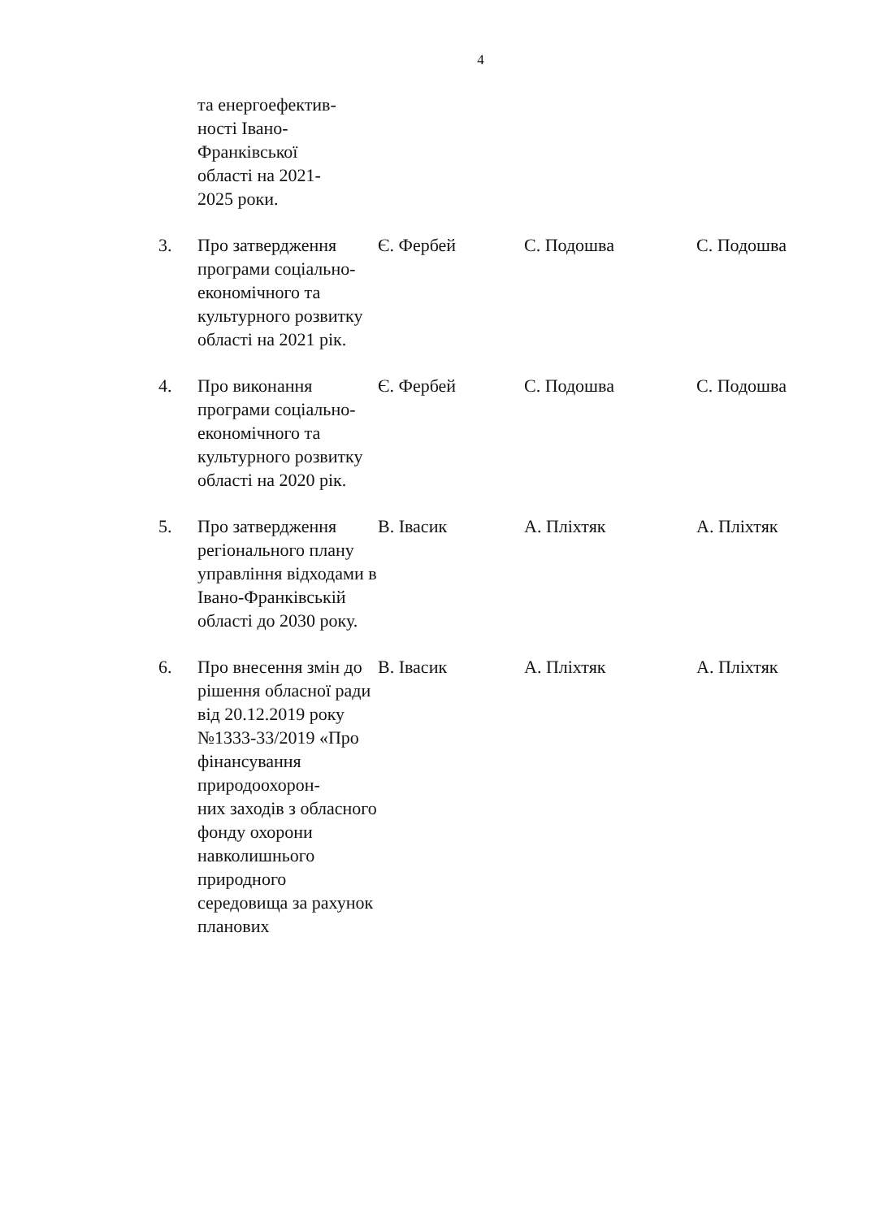4
| | та енергоефектив- ності Івано- Франківської області на 2021- 2025 роки. | | | |
| 3. | Про затвердження програми соціально-економічного та культурного розвитку області на 2021 рік. | Є. Фербей | С. Подошва | С. Подошва |
| 4. | Про виконання програми соціально-економічного та культурного розвитку області на 2020 рік. | Є. Фербей | С. Подошва | С. Подошва |
| 5. | Про затвердження регіонального плану управління відходами в Івано-Франківській області до 2030 року. | В. Івасик | А. Пліхтяк | А. Пліхтяк |
| 6. | Про внесення змін до рішення обласної ради від 20.12.2019 року №1333-33/2019 «Про фінансування природоохорон- них заходів з обласного фонду охорони навколишнього природного середовища за рахунок планових | В. Івасик | А. Пліхтяк | А. Пліхтяк |